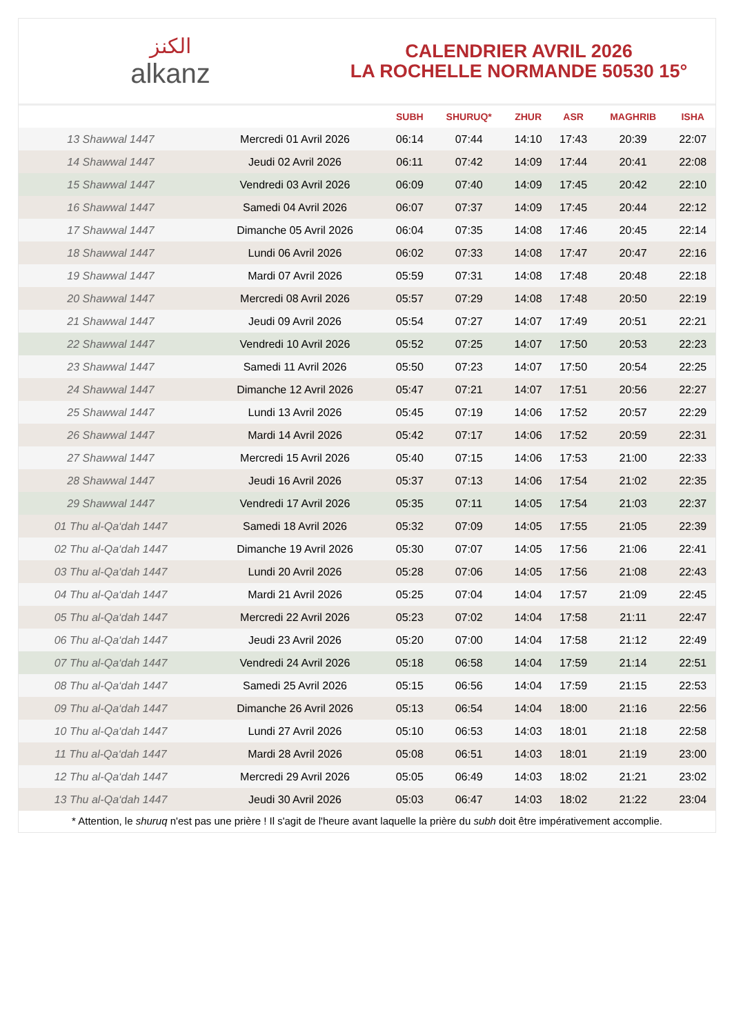الكنز
alkanz
CALENDRIER AVRIL 2026
LA ROCHELLE NORMANDE 50530 15°
| | | SUBH | SHURUQ* | ZHUR | ASR | MAGHRIB | ISHA |
| --- | --- | --- | --- | --- | --- | --- | --- |
| 13 Shawwal 1447 | Mercredi 01 Avril 2026 | 06:14 | 07:44 | 14:10 | 17:43 | 20:39 | 22:07 |
| 14 Shawwal 1447 | Jeudi 02 Avril 2026 | 06:11 | 07:42 | 14:09 | 17:44 | 20:41 | 22:08 |
| 15 Shawwal 1447 | Vendredi 03 Avril 2026 | 06:09 | 07:40 | 14:09 | 17:45 | 20:42 | 22:10 |
| 16 Shawwal 1447 | Samedi 04 Avril 2026 | 06:07 | 07:37 | 14:09 | 17:45 | 20:44 | 22:12 |
| 17 Shawwal 1447 | Dimanche 05 Avril 2026 | 06:04 | 07:35 | 14:08 | 17:46 | 20:45 | 22:14 |
| 18 Shawwal 1447 | Lundi 06 Avril 2026 | 06:02 | 07:33 | 14:08 | 17:47 | 20:47 | 22:16 |
| 19 Shawwal 1447 | Mardi 07 Avril 2026 | 05:59 | 07:31 | 14:08 | 17:48 | 20:48 | 22:18 |
| 20 Shawwal 1447 | Mercredi 08 Avril 2026 | 05:57 | 07:29 | 14:08 | 17:48 | 20:50 | 22:19 |
| 21 Shawwal 1447 | Jeudi 09 Avril 2026 | 05:54 | 07:27 | 14:07 | 17:49 | 20:51 | 22:21 |
| 22 Shawwal 1447 | Vendredi 10 Avril 2026 | 05:52 | 07:25 | 14:07 | 17:50 | 20:53 | 22:23 |
| 23 Shawwal 1447 | Samedi 11 Avril 2026 | 05:50 | 07:23 | 14:07 | 17:50 | 20:54 | 22:25 |
| 24 Shawwal 1447 | Dimanche 12 Avril 2026 | 05:47 | 07:21 | 14:07 | 17:51 | 20:56 | 22:27 |
| 25 Shawwal 1447 | Lundi 13 Avril 2026 | 05:45 | 07:19 | 14:06 | 17:52 | 20:57 | 22:29 |
| 26 Shawwal 1447 | Mardi 14 Avril 2026 | 05:42 | 07:17 | 14:06 | 17:52 | 20:59 | 22:31 |
| 27 Shawwal 1447 | Mercredi 15 Avril 2026 | 05:40 | 07:15 | 14:06 | 17:53 | 21:00 | 22:33 |
| 28 Shawwal 1447 | Jeudi 16 Avril 2026 | 05:37 | 07:13 | 14:06 | 17:54 | 21:02 | 22:35 |
| 29 Shawwal 1447 | Vendredi 17 Avril 2026 | 05:35 | 07:11 | 14:05 | 17:54 | 21:03 | 22:37 |
| 01 Thu al-Qa‘dah 1447 | Samedi 18 Avril 2026 | 05:32 | 07:09 | 14:05 | 17:55 | 21:05 | 22:39 |
| 02 Thu al-Qa‘dah 1447 | Dimanche 19 Avril 2026 | 05:30 | 07:07 | 14:05 | 17:56 | 21:06 | 22:41 |
| 03 Thu al-Qa‘dah 1447 | Lundi 20 Avril 2026 | 05:28 | 07:06 | 14:05 | 17:56 | 21:08 | 22:43 |
| 04 Thu al-Qa‘dah 1447 | Mardi 21 Avril 2026 | 05:25 | 07:04 | 14:04 | 17:57 | 21:09 | 22:45 |
| 05 Thu al-Qa‘dah 1447 | Mercredi 22 Avril 2026 | 05:23 | 07:02 | 14:04 | 17:58 | 21:11 | 22:47 |
| 06 Thu al-Qa‘dah 1447 | Jeudi 23 Avril 2026 | 05:20 | 07:00 | 14:04 | 17:58 | 21:12 | 22:49 |
| 07 Thu al-Qa‘dah 1447 | Vendredi 24 Avril 2026 | 05:18 | 06:58 | 14:04 | 17:59 | 21:14 | 22:51 |
| 08 Thu al-Qa‘dah 1447 | Samedi 25 Avril 2026 | 05:15 | 06:56 | 14:04 | 17:59 | 21:15 | 22:53 |
| 09 Thu al-Qa‘dah 1447 | Dimanche 26 Avril 2026 | 05:13 | 06:54 | 14:04 | 18:00 | 21:16 | 22:56 |
| 10 Thu al-Qa‘dah 1447 | Lundi 27 Avril 2026 | 05:10 | 06:53 | 14:03 | 18:01 | 21:18 | 22:58 |
| 11 Thu al-Qa‘dah 1447 | Mardi 28 Avril 2026 | 05:08 | 06:51 | 14:03 | 18:01 | 21:19 | 23:00 |
| 12 Thu al-Qa‘dah 1447 | Mercredi 29 Avril 2026 | 05:05 | 06:49 | 14:03 | 18:02 | 21:21 | 23:02 |
| 13 Thu al-Qa‘dah 1447 | Jeudi 30 Avril 2026 | 05:03 | 06:47 | 14:03 | 18:02 | 21:22 | 23:04 |
* Attention, le shuruq n'est pas une prière ! Il s'agit de l'heure avant laquelle la prière du subh doit être impérativement accomplie.